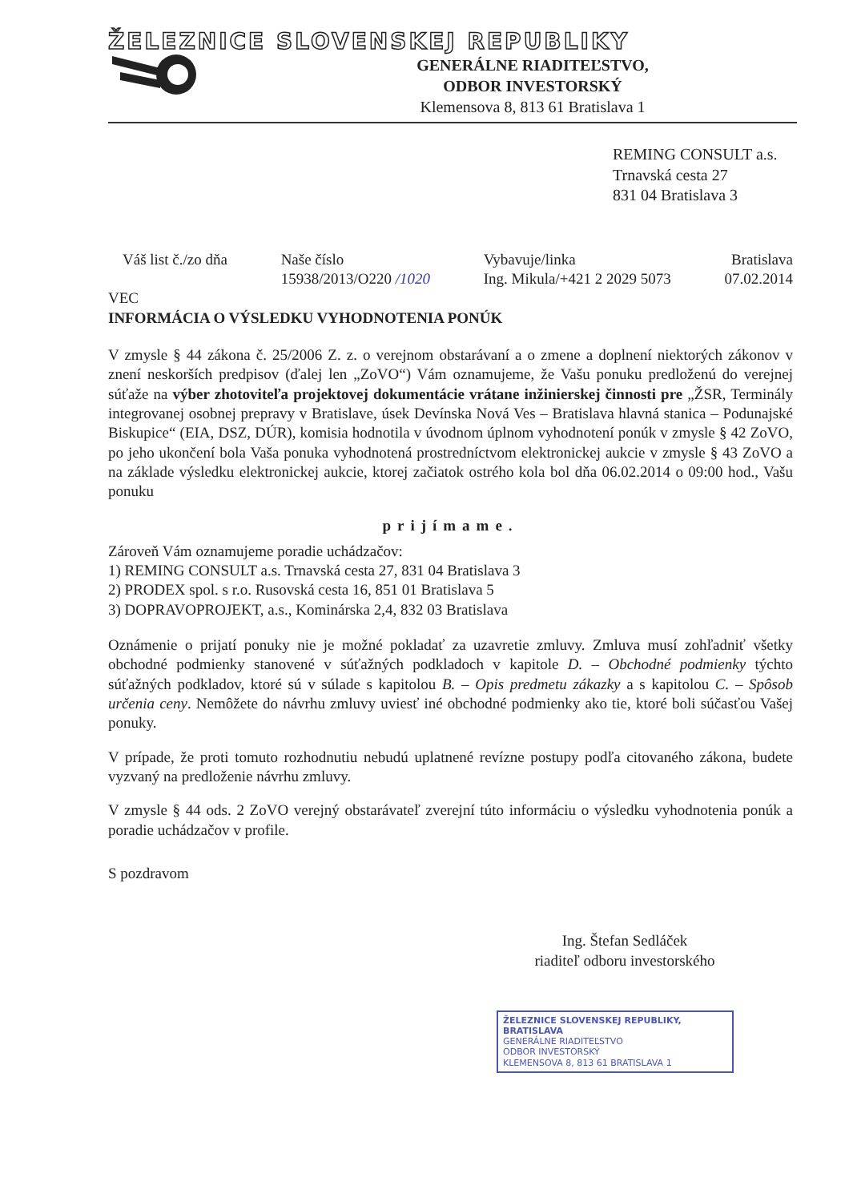ŽELEZNICE SLOVENSKEJ REPUBLIKY
GENERÁLNE RIADITEĽSTVO,
ODBOR INVESTORSKÝ
Klemensova 8, 813 61 Bratislava 1
REMING CONSULT a.s.
Trnavská cesta 27
831 04 Bratislava 3
Váš list č./zo dňa Naše číslo
15938/2013/O220 /1020
Vybavuje/linka
Ing. Mikula/+421 2 2029 5073
Bratislava
07.02.2014
VEC
INFORMÁCIA O VÝSLEDKU VYHODNOTENIA PONÚK
V zmysle § 44 zákona č. 25/2006 Z. z. o verejnom obstarávaní a o zmene a doplnení niektorých zákonov v znení neskorších predpisov (ďalej len „ZoVO“) Vám oznamujeme, že Vašu ponuku predloženú do verejnej súťaže na výber zhotoviteľa projektovej dokumentácie vrátane inžinierskej činnosti pre „ŽSR, Terminály integrovanej osobnej prepravy v Bratislave, úsek Devínska Nová Ves – Bratislava hlavná stanica – Podunajské Biskupice“ (EIA, DSZ, DÚR), komisia hodnotila v úvodnom úplnom vyhodnotení ponúk v zmysle § 42 ZoVO, po jeho ukončení bola Vaša ponuka vyhodnotená prostredníctvom elektronickej aukcie v zmysle § 43 ZoVO a na základe výsledku elektronickej aukcie, ktorej začiatok ostrého kola bol dňa 06.02.2014 o 09:00 hod., Vašu ponuku
prijímame.
Zároveň Vám oznamujeme poradie uchádzačov:
1) REMING CONSULT a.s. Trnavská cesta 27, 831 04 Bratislava 3
2) PRODEX spol. s r.o. Rusovská cesta 16, 851 01 Bratislava 5
3) DOPRAVOPROJEKT, a.s., Kominárska 2,4, 832 03 Bratislava
Oznámenie o prijatí ponuky nie je možné pokladať za uzavretie zmluvy. Zmluva musí zohľadniť všetky obchodné podmienky stanovené v súťažných podkladoch v kapitole D. – Obchodné podmienky týchto súťažných podkladov, ktoré sú v súlade s kapitolou B. – Opis predmetu zákazky a s kapitolou C. – Spôsob určenia ceny. Nemôžete do návrhu zmluvy uviesť iné obchodné podmienky ako tie, ktoré boli súčasťou Vašej ponuky.
V prípade, že proti tomuto rozhodnutiu nebudú uplatnené revízne postupy podľa citovaného zákona, budete vyzvaný na predloženie návrhu zmluvy.
V zmysle § 44 ods. 2 ZoVO verejný obstarávateľ zverejní túto informáciu o výsledku vyhodnotenia ponúk a poradie uchádzačov v profile.
S pozdravom
Ing. Štefan Sedláček
riaditeľ odboru investorského
ŽELEZNICE SLOVENSKEJ REPUBLIKY, BRATISLAVA
GENERÁLNE RIADITEĽSTVO
ODBOR INVESTORSKÝ
KLEMENSOVA 8, 813 61 BRATISLAVA 1